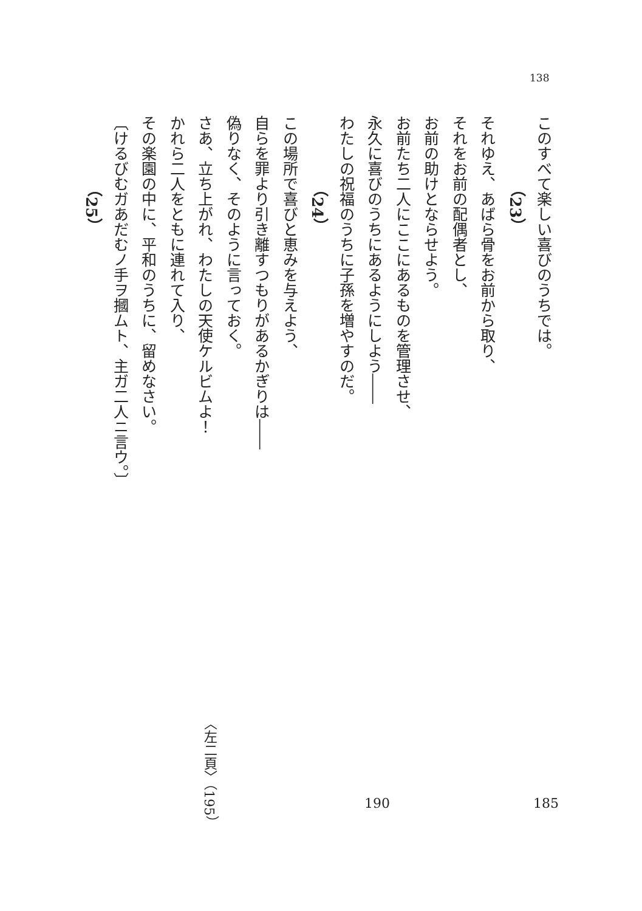138
このすべて楽しい喜びのうちでは。
（23）
それゆえ、あばら骨をお前から取り、
それをお前の配偶者とし、
お前の助けとならせよう。
お前たち二人にここにあるものを管理させ、
永久に喜びのうちにあるようにしよう――
わたしの祝福のうちに子孫を増やすのだ。
（24）
この場所で喜びと恵みを与えよう、
自らを罪より引き離すつもりがあるかぎりは――
偽りなく、そのように言っておく。
さあ、立ち上がれ、わたしの天使ケルビムよ！
かれら二人をともに連れて入り、
その楽園の中に、平和のうちに、留めなさい。
〔けるびむガあだむノ手ヲ摑ムト、主ガ二人ニ言ウ。〕
（25）
〈左二頁〉（195）
190 185